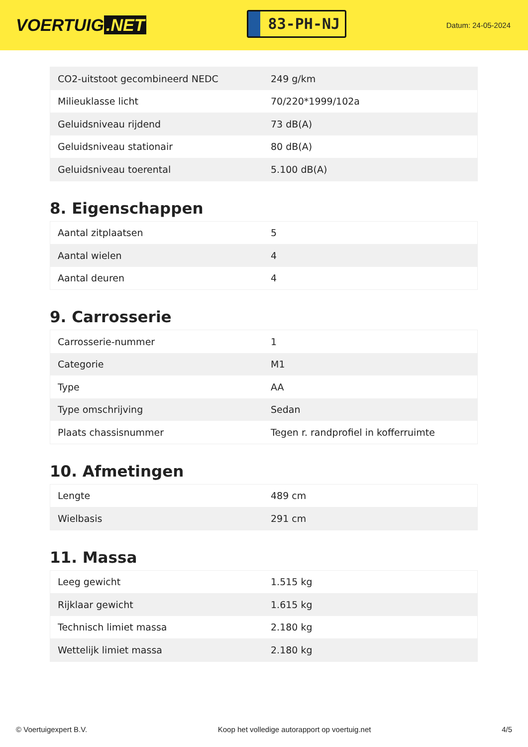VOERTUIG.NET
83-PH-NJ
Datum: 24-05-2024
| CO2-uitstoot gecombineerd NEDC | 249 g/km |
| Milieuklasse licht | 70/220*1999/102a |
| Geluidsniveau rijdend | 73 dB(A) |
| Geluidsniveau stationair | 80 dB(A) |
| Geluidsniveau toerental | 5.100 dB(A) |
8. Eigenschappen
| Aantal zitplaatsen | 5 |
| Aantal wielen | 4 |
| Aantal deuren | 4 |
9. Carrosserie
| Carrosserie-nummer | 1 |
| Categorie | M1 |
| Type | AA |
| Type omschrijving | Sedan |
| Plaats chassisnummer | Tegen r. randprofiel in kofferruimte |
10. Afmetingen
| Lengte | 489 cm |
| Wielbasis | 291 cm |
11. Massa
| Leeg gewicht | 1.515 kg |
| Rijklaar gewicht | 1.615 kg |
| Technisch limiet massa | 2.180 kg |
| Wettelijk limiet massa | 2.180 kg |
© Voertuigexpert B.V. Koop het volledige autorapport op voertuig.net 4/5